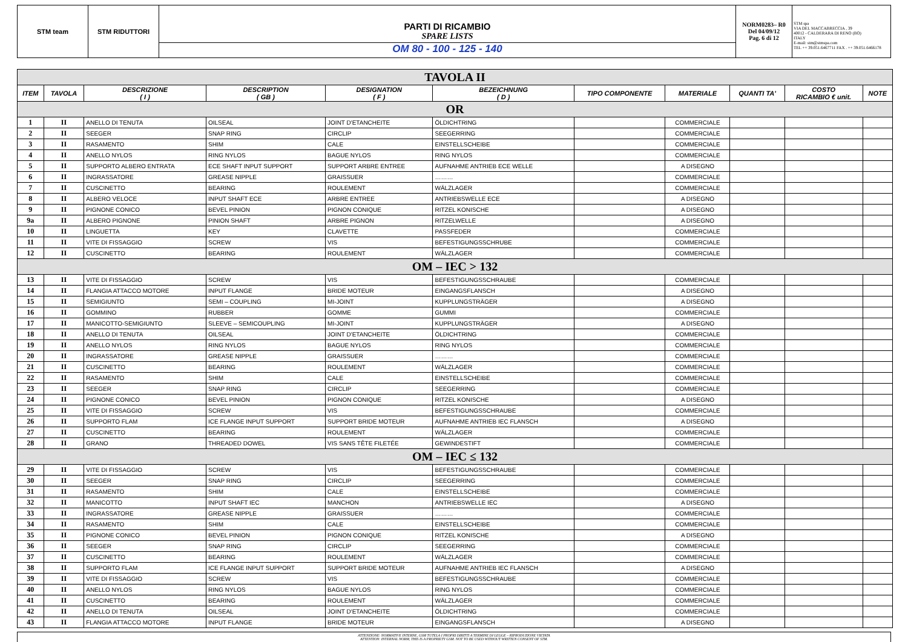STM team STM RIDUTTORI
PARTI DI RICAMBIO
SPARE LISTS
OM 80 - 100 - 125 - 140
NORM0283– R0
Del 04/09/12
Pag. 6 di 12
STM spa
VIA DEL MACCABRECCIA , 39
40012 - CALDERARA DI RENO (BO)
ITALY
E-mail: stm@stmspa.com
TEL ++ 39.051.6467711 FAX . ++ 39.051.6466178
| TAVOLA II | | | | | | | | | | |
| ITEM | TAVOLA | DESCRIZIONE ( I ) | DESCRIPTION ( GB ) | DESIGNATION ( F ) | BEZEICHNUNG ( D ) | TIPO COMPONENTE | MATERIALE | QUANTI TA' | COSTO RICAMBIO € unit. | NOTE |
| OR | | | | | | | | | | |
| 1 | II | ANELLO DI TENUTA | OILSEAL | JOINT D'ETANCHEITE | ÖLDICHTRING | | COMMERCIALE | | | |
| 2 | II | SEEGER | SNAP RING | CIRCLIP | SEEGERRING | | COMMERCIALE | | | |
| 3 | II | RASAMENTO | SHIM | CALE | EINSTELLSCHEIBE | | COMMERCIALE | | | |
| 4 | II | ANELLO NYLOS | RING NYLOS | BAGUE NYLOS | RING NYLOS | | COMMERCIALE | | | |
| 5 | II | SUPPORTO ALBERO ENTRATA | ECE SHAFT INPUT SUPPORT | SUPPORT ARBRE ENTREE | AUFNAHME ANTRIEB ECE WELLE | | A DISEGNO | | | |
| 6 | II | INGRASSATORE | GREASE NIPPLE | GRAISSUER | ……… | | COMMERCIALE | | | |
| 7 | II | CUSCINETTO | BEARING | ROULEMENT | WÄLZLAGER | | COMMERCIALE | | | |
| 8 | II | ALBERO VELOCE | INPUT SHAFT ECE | ARBRE ENTREE | ANTRIEBSWELLE ECE | | A DISEGNO | | | |
| 9 | II | PIGNONE CONICO | BEVEL PINION | PIGNON CONIQUE | RITZEL KONISCHE | | A DISEGNO | | | |
| 9a | II | ALBERO PIGNONE | PINION SHAFT | ARBRE PIGNON | RITZELWELLE | | A DISEGNO | | | |
| 10 | II | LINGUETTA | KEY | CLAVETTE | PASSFEDER | | COMMERCIALE | | | |
| 11 | II | VITE DI FISSAGGIO | SCREW | VIS | BEFESTIGUNGSSCHRUBE | | COMMERCIALE | | | |
| 12 | II | CUSCINETTO | BEARING | ROULEMENT | WÄLZLAGER | | COMMERCIALE | | | |
| OM – IEC > 132 | | | | | | | | | | |
| 13 | II | VITE DI FISSAGGIO | SCREW | VIS | BEFESTIGUNGSSCHRAUBE | | COMMERCIALE | | | |
| 14 | II | FLANGIA ATTACCO MOTORE | INPUT FLANGE | BRIDE MOTEUR | EINGANGSFLANSCH | | A DISEGNO | | | |
| 15 | II | SEMIGIUNTO | SEMI – COUPLING | MI-JOINT | KUPPLUNGSTRÄGER | | A DISEGNO | | | |
| 16 | II | GOMMINO | RUBBER | GOMME | GUMMI | | COMMERCIALE | | | |
| 17 | II | MANICOTTO-SEMIGIUNTO | SLEEVE – SEMICOUPLING | MI-JOINT | KUPPLUNGSTRÄGER | | A DISEGNO | | | |
| 18 | II | ANELLO DI TENUTA | OILSEAL | JOINT D'ETANCHEITE | ÖLDICHTRING | | COMMERCIALE | | | |
| 19 | II | ANELLO NYLOS | RING NYLOS | BAGUE NYLOS | RING NYLOS | | COMMERCIALE | | | |
| 20 | II | INGRASSATORE | GREASE NIPPLE | GRAISSUER | ……… | | COMMERCIALE | | | |
| 21 | II | CUSCINETTO | BEARING | ROULEMENT | WÄLZLAGER | | COMMERCIALE | | | |
| 22 | II | RASAMENTO | SHIM | CALE | EINSTELLSCHEIBE | | COMMERCIALE | | | |
| 23 | II | SEEGER | SNAP RING | CIRCLIP | SEEGERRING | | COMMERCIALE | | | |
| 24 | II | PIGNONE CONICO | BEVEL PINION | PIGNON CONIQUE | RITZEL KONISCHE | | A DISEGNO | | | |
| 25 | II | VITE DI FISSAGGIO | SCREW | VIS | BEFESTIGUNGSSCHRAUBE | | COMMERCIALE | | | |
| 26 | II | SUPPORTO FLAM | ICE FLANGE INPUT SUPPORT | SUPPORT BRIDE MOTEUR | AUFNAHME ANTRIEB IEC FLANSCH | | A DISEGNO | | | |
| 27 | II | CUSCINETTO | BEARING | ROULEMENT | WÄLZLAGER | | COMMERCIALE | | | |
| 28 | II | GRANO | THREADED DOWEL | VIS SANS TÊTE FILETÉE | GEWINDESTIFT | | COMMERCIALE | | | |
| OM – IEC ≤ 132 | | | | | | | | | | |
| 29 | II | VITE DI FISSAGGIO | SCREW | VIS | BEFESTIGUNGSSCHRAUBE | | COMMERCIALE | | | |
| 30 | II | SEEGER | SNAP RING | CIRCLIP | SEEGERRING | | COMMERCIALE | | | |
| 31 | II | RASAMENTO | SHIM | CALE | EINSTELLSCHEIBE | | COMMERCIALE | | | |
| 32 | II | MANICOTTO | INPUT SHAFT IEC | MANCHON | ANTRIEBSWELLE IEC | | A DISEGNO | | | |
| 33 | II | INGRASSATORE | GREASE NIPPLE | GRAISSUER | ……… | | COMMERCIALE | | | |
| 34 | II | RASAMENTO | SHIM | CALE | EINSTELLSCHEIBE | | COMMERCIALE | | | |
| 35 | II | PIGNONE CONICO | BEVEL PINION | PIGNON CONIQUE | RITZEL KONISCHE | | A DISEGNO | | | |
| 36 | II | SEEGER | SNAP RING | CIRCLIP | SEEGERRING | | COMMERCIALE | | | |
| 37 | II | CUSCINETTO | BEARING | ROULEMENT | WÄLZLAGER | | COMMERCIALE | | | |
| 38 | II | SUPPORTO FLAM | ICE FLANGE INPUT SUPPORT | SUPPORT BRIDE MOTEUR | AUFNAHME ANTRIEB IEC FLANSCH | | A DISEGNO | | | |
| 39 | II | VITE DI FISSAGGIO | SCREW | VIS | BEFESTIGUNGSSCHRAUBE | | COMMERCIALE | | | |
| 40 | II | ANELLO NYLOS | RING NYLOS | BAGUE NYLOS | RING NYLOS | | COMMERCIALE | | | |
| 41 | II | CUSCINETTO | BEARING | ROULEMENT | WÄLZLAGER | | COMMERCIALE | | | |
| 42 | II | ANELLO DI TENUTA | OILSEAL | JOINT D'ETANCHEITE | ÖLDICHTRING | | COMMERCIALE | | | |
| 43 | II | FLANGIA ATTACCO MOTORE | INPUT FLANGE | BRIDE MOTEUR | EINGANGSFLANSCH | | A DISEGNO | | | |
ATTENZIONE: NORMATIVE INTERNE, GSM TUTELA I PROPRI DIRITTI A TERMINE DI LEGGE – RIPRODUZIONE VIETATA
ATTENTION: INTERNAL NORM, THIS IS A PROPRIETY GSM. NOT TO BE USED WITHOUT WRITTEN CONSENT OF STM.